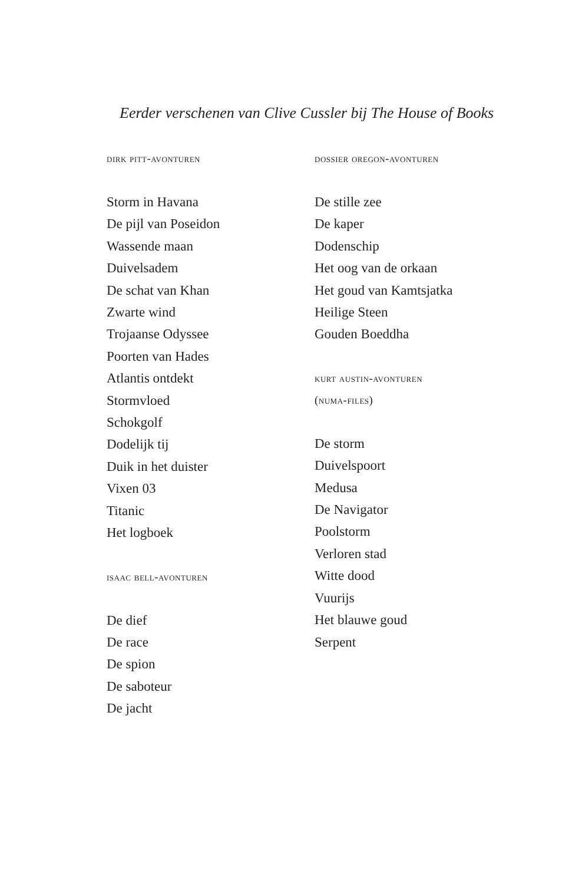Eerder verschenen van Clive Cussler bij The House of Books
dirk pitt-avonturen
Storm in Havana
De pijl van Poseidon
Wassende maan
Duivelsadem
De schat van Khan
Zwarte wind
Trojaanse Odyssee
Poorten van Hades
Atlantis ontdekt
Stormvloed
Schokgolf
Dodelijk tij
Duik in het duister
Vixen 03
Titanic
Het logboek
isaac bell-avonturen
De dief
De race
De spion
De saboteur
De jacht
dossier oregon-avonturen
De stille zee
De kaper
Dodenschip
Het oog van de orkaan
Het goud van Kamtsjatka
Heilige Steen
Gouden Boeddha
kurt austin-avonturen
(numa-files)
De storm
Duivelspoort
Medusa
De Navigator
Poolstorm
Verloren stad
Witte dood
Vuurijs
Het blauwe goud
Serpent